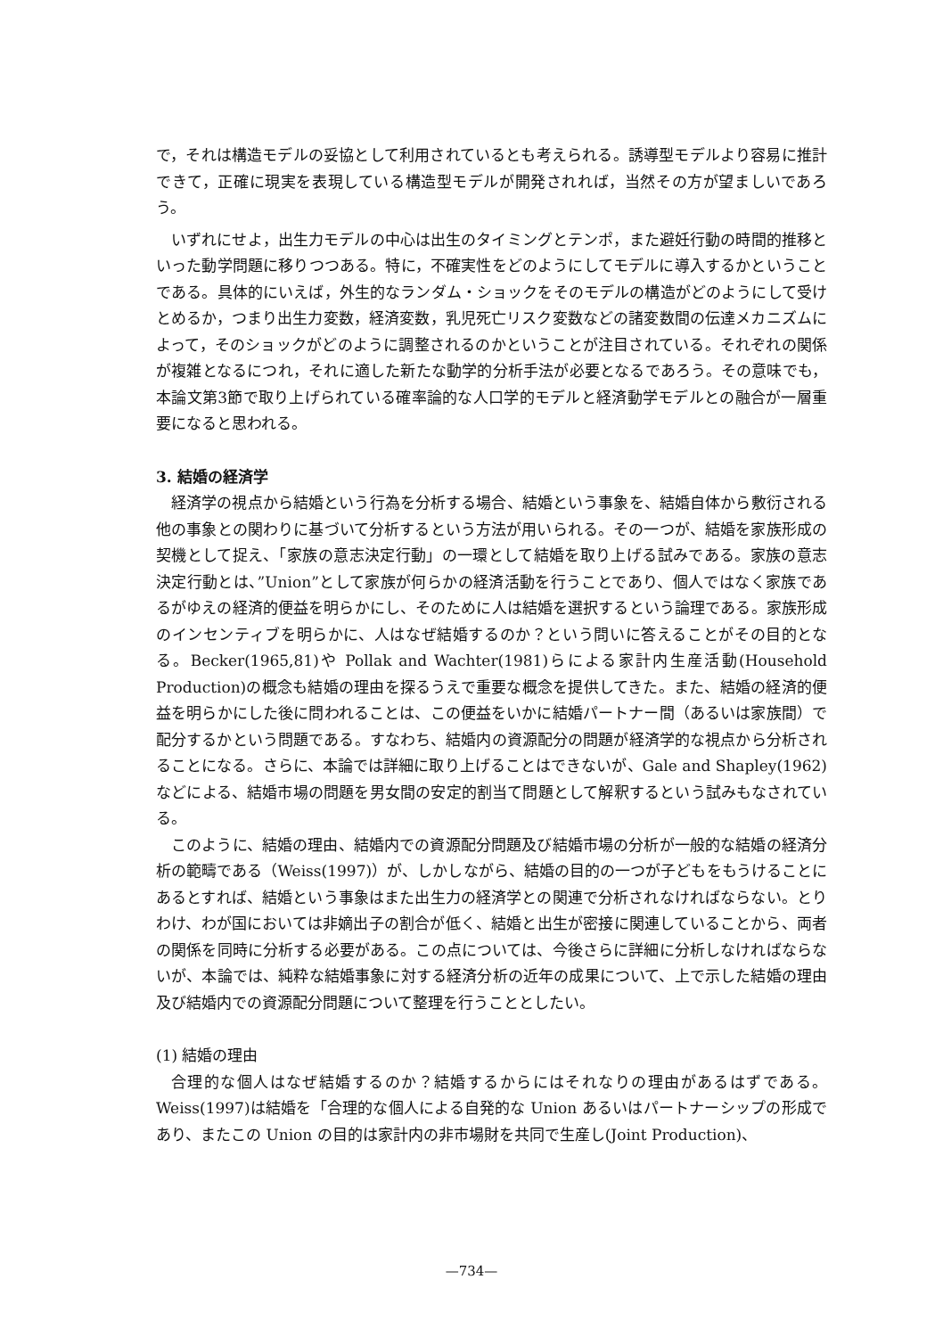で，それは構造モデルの妥協として利用されているとも考えられる。誘導型モデルより容易に推計できて，正確に現実を表現している構造型モデルが開発されれば，当然その方が望ましいであろう。
いずれにせよ，出生力モデルの中心は出生のタイミングとテンポ，また避妊行動の時間的推移といった動学問題に移りつつある。特に，不確実性をどのようにしてモデルに導入するかということである。具体的にいえば，外生的なランダム・ショックをそのモデルの構造がどのようにして受けとめるか，つまり出生力変数，経済変数，乳児死亡リスク変数などの諸変数間の伝達メカニズムによって，そのショックがどのように調整されるのかということが注目されている。それぞれの関係が複雑となるにつれ，それに適した新たな動学的分析手法が必要となるであろう。その意味でも，本論文第3節で取り上げられている確率論的な人口学的モデルと経済動学モデルとの融合が一層重要になると思われる。
3. 結婚の経済学
経済学の視点から結婚という行為を分析する場合、結婚という事象を、結婚自体から敷衍される他の事象との関わりに基づいて分析するという方法が用いられる。その一つが、結婚を家族形成の契機として捉え、「家族の意志決定行動」の一環として結婚を取り上げる試みである。家族の意志決定行動とは、”Union”として家族が何らかの経済活動を行うことであり、個人ではなく家族であるがゆえの経済的便益を明らかにし、そのために人は結婚を選択するという論理である。家族形成のインセンティブを明らかに、人はなぜ結婚するのか？という問いに答えることがその目的となる。Becker(1965,81)や Pollak and Wachter(1981)らによる家計内生産活動(Household Production)の概念も結婚の理由を探るうえで重要な概念を提供してきた。また、結婚の経済的便益を明らかにした後に問われることは、この便益をいかに結婚パートナー間（あるいは家族間）で配分するかという問題である。すなわち、結婚内の資源配分の問題が経済学的な視点から分析されることになる。さらに、本論では詳細に取り上げることはできないが、Gale and Shapley(1962)などによる、結婚市場の問題を男女間の安定的割当て問題として解釈するという試みもなされている。
このように、結婚の理由、結婚内での資源配分問題及び結婚市場の分析が一般的な結婚の経済分析の範疇である（Weiss(1997)）が、しかしながら、結婚の目的の一つが子どもをもうけることにあるとすれば、結婚という事象はまた出生力の経済学との関連で分析されなければならない。とりわけ、わが国においては非嫡出子の割合が低く、結婚と出生が密接に関連していることから、両者の関係を同時に分析する必要がある。この点については、今後さらに詳細に分析しなければならないが、本論では、純粋な結婚事象に対する経済分析の近年の成果について、上で示した結婚の理由及び結婚内での資源配分問題について整理を行うこととしたい。
(1) 結婚の理由
合理的な個人はなぜ結婚するのか？結婚するからにはそれなりの理由があるはずである。Weiss(1997)は結婚を「合理的な個人による自発的な Union あるいはパートナーシップの形成であり、またこの Union の目的は家計内の非市場財を共同で生産し(Joint Production)、
—734—